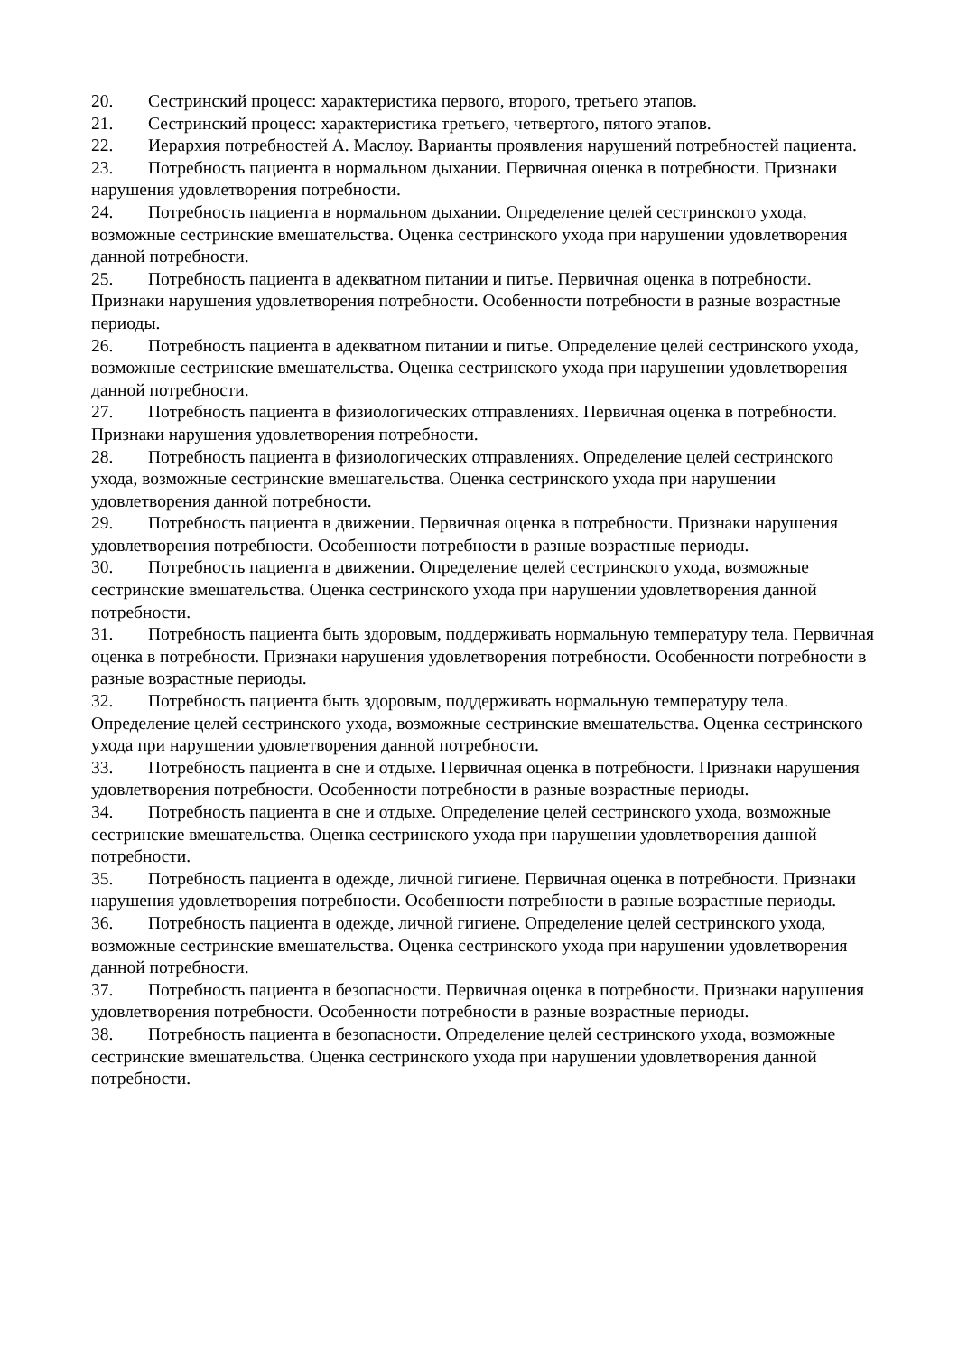20. Сестринский процесс: характеристика первого, второго, третьего этапов.
21. Сестринский процесс: характеристика третьего, четвертого, пятого этапов.
22. Иерархия потребностей А. Маслоу. Варианты проявления нарушений потребностей пациента.
23. Потребность пациента в нормальном дыхании. Первичная оценка в потребности. Признаки нарушения удовлетворения потребности.
24. Потребность пациента в нормальном дыхании. Определение целей сестринского ухода, возможные сестринские вмешательства. Оценка сестринского ухода при нарушении удовлетворения данной потребности.
25. Потребность пациента в адекватном питании и питье. Первичная оценка в потребности. Признаки нарушения удовлетворения потребности. Особенности потребности в разные возрастные периоды.
26. Потребность пациента в адекватном питании и питье. Определение целей сестринского ухода, возможные сестринские вмешательства. Оценка сестринского ухода при нарушении удовлетворения данной потребности.
27. Потребность пациента в физиологических отправлениях. Первичная оценка в потребности. Признаки нарушения удовлетворения потребности.
28. Потребность пациента в физиологических отправлениях. Определение целей сестринского ухода, возможные сестринские вмешательства. Оценка сестринского ухода при нарушении удовлетворения данной потребности.
29. Потребность пациента в движении. Первичная оценка в потребности. Признаки нарушения удовлетворения потребности. Особенности потребности в разные возрастные периоды.
30. Потребность пациента в движении. Определение целей сестринского ухода, возможные сестринские вмешательства. Оценка сестринского ухода при нарушении удовлетворения данной потребности.
31. Потребность пациента быть здоровым, поддерживать нормальную температуру тела. Первичная оценка в потребности. Признаки нарушения удовлетворения потребности. Особенности потребности в разные возрастные периоды.
32. Потребность пациента быть здоровым, поддерживать нормальную температуру тела. Определение целей сестринского ухода, возможные сестринские вмешательства. Оценка сестринского ухода при нарушении удовлетворения данной потребности.
33. Потребность пациента в сне и отдыхе. Первичная оценка в потребности. Признаки нарушения удовлетворения потребности. Особенности потребности в разные возрастные периоды.
34. Потребность пациента в сне и отдыхе. Определение целей сестринского ухода, возможные сестринские вмешательства. Оценка сестринского ухода при нарушении удовлетворения данной потребности.
35. Потребность пациента в одежде, личной гигиене. Первичная оценка в потребности. Признаки нарушения удовлетворения потребности. Особенности потребности в разные возрастные периоды.
36. Потребность пациента в одежде, личной гигиене. Определение целей сестринского ухода, возможные сестринские вмешательства. Оценка сестринского ухода при нарушении удовлетворения данной потребности.
37. Потребность пациента в безопасности. Первичная оценка в потребности. Признаки нарушения удовлетворения потребности. Особенности потребности в разные возрастные периоды.
38. Потребность пациента в безопасности. Определение целей сестринского ухода, возможные сестринские вмешательства. Оценка сестринского ухода при нарушении удовлетворения данной потребности.